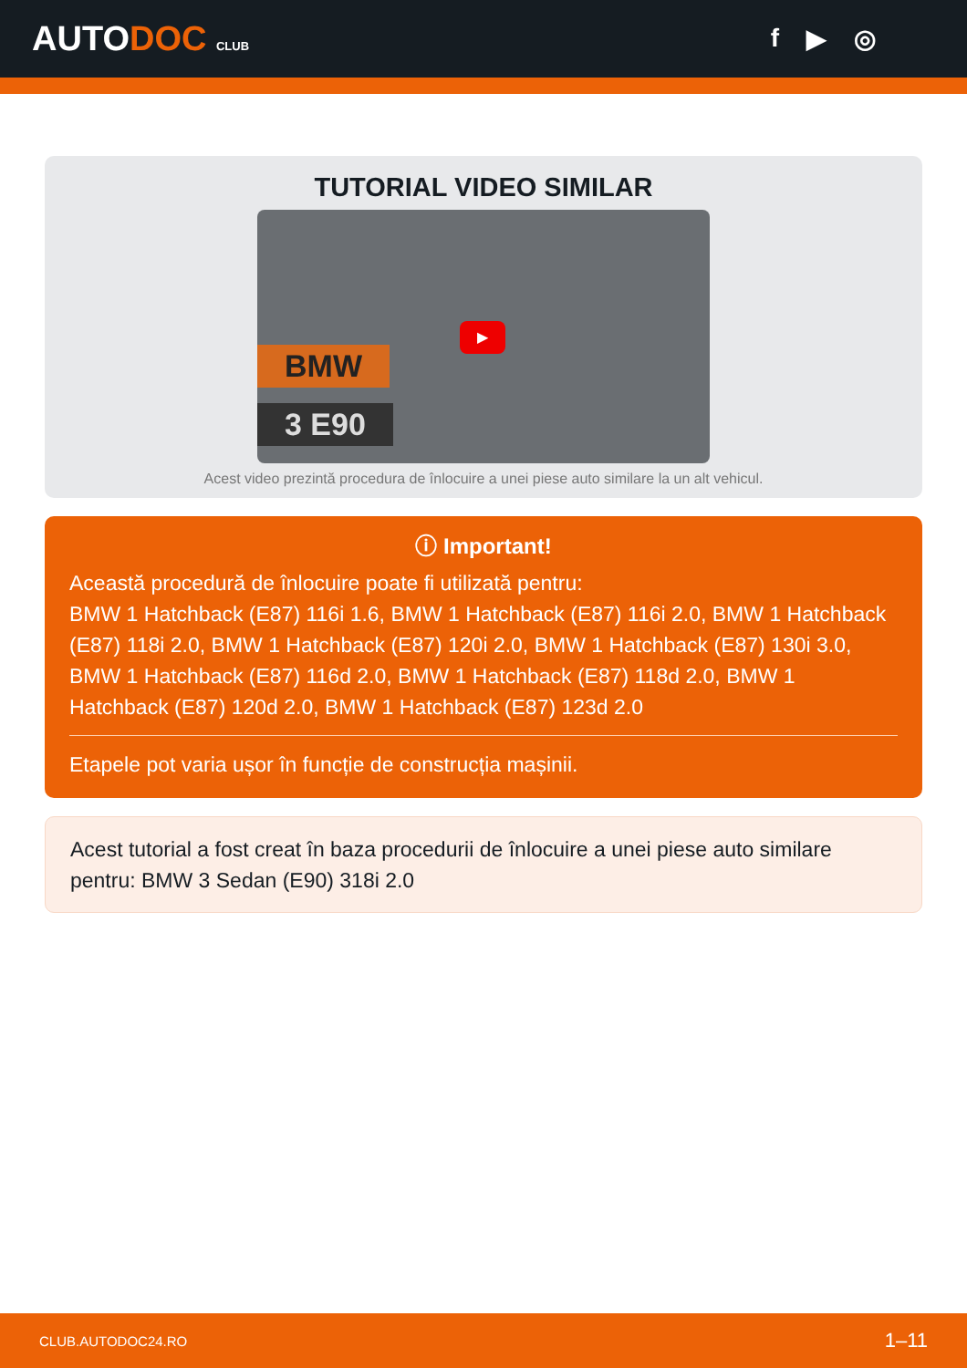AUTODOC CLUB
f ▶ ◎
TUTORIAL VIDEO SIMILAR
BMW
3 E90
▶
Acest video prezintă procedura de înlocuire a unei piese auto similare la un alt vehicul.
ⓘ Important!
Această procedură de înlocuire poate fi utilizată pentru:
BMW 1 Hatchback (E87) 116i 1.6, BMW 1 Hatchback (E87) 116i 2.0, BMW 1 Hatchback (E87) 118i 2.0, BMW 1 Hatchback (E87) 120i 2.0, BMW 1 Hatchback (E87) 130i 3.0, BMW 1 Hatchback (E87) 116d 2.0, BMW 1 Hatchback (E87) 118d 2.0, BMW 1 Hatchback (E87) 120d 2.0, BMW 1 Hatchback (E87) 123d 2.0
Etapele pot varia ușor în funcție de construcția mașinii.
Acest tutorial a fost creat în baza procedurii de înlocuire a unei piese auto similare pentru: BMW 3 Sedan (E90) 318i 2.0
CLUB.AUTODOC24.RO 1–11